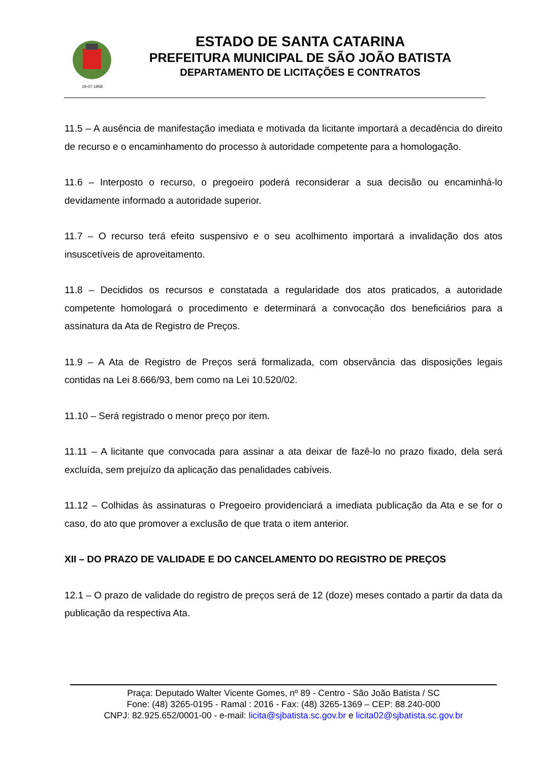19-07-1958
ESTADO DE SANTA CATARINA
PREFEITURA MUNICIPAL DE SÃO JOÃO BATISTA
DEPARTAMENTO DE LICITAÇÕES E CONTRATOS
11.5 – A ausência de manifestação imediata e motivada da licitante importará a decadência do direito de recurso e o encaminhamento do processo à autoridade competente para a homologação.
11.6 – Interposto o recurso, o pregoeiro poderá reconsiderar a sua decisão ou encaminhá-lo devidamente informado a autoridade superior.
11.7 – O recurso terá efeito suspensivo e o seu acolhimento importará a invalidação dos atos insuscetíveis de aproveitamento.
11.8 – Decididos os recursos e constatada a regularidade dos atos praticados, a autoridade competente homologará o procedimento e determinará a convocação dos beneficiários para a assinatura da Ata de Registro de Preços.
11.9 – A Ata de Registro de Preços será formalizada, com observância das disposições legais contidas na Lei 8.666/93, bem como na Lei 10.520/02.
11.10 – Será registrado o menor preço por item.
11.11 – A licitante que convocada para assinar a ata deixar de fazê-lo no prazo fixado, dela será excluída, sem prejuízo da aplicação das penalidades cabíveis.
11.12 – Colhidas às assinaturas o Pregoeiro providenciará a imediata publicação da Ata e se for o caso, do ato que promover a exclusão de que trata o item anterior.
XII – DO PRAZO DE VALIDADE E DO CANCELAMENTO DO REGISTRO DE PREÇOS
12.1 – O prazo de validade do registro de preços será de 12 (doze) meses contado a partir da data da publicação da respectiva Ata.
Praça: Deputado Walter Vicente Gomes, nº 89 - Centro - São João Batista / SC
Fone: (48) 3265-0195 - Ramal : 2016 - Fax: (48) 3265-1369 – CEP: 88.240-000
CNPJ: 82.925.652/0001-00 - e-mail: licita@sjbatista.sc.gov.br e licita02@sjbatista.sc.gov.br